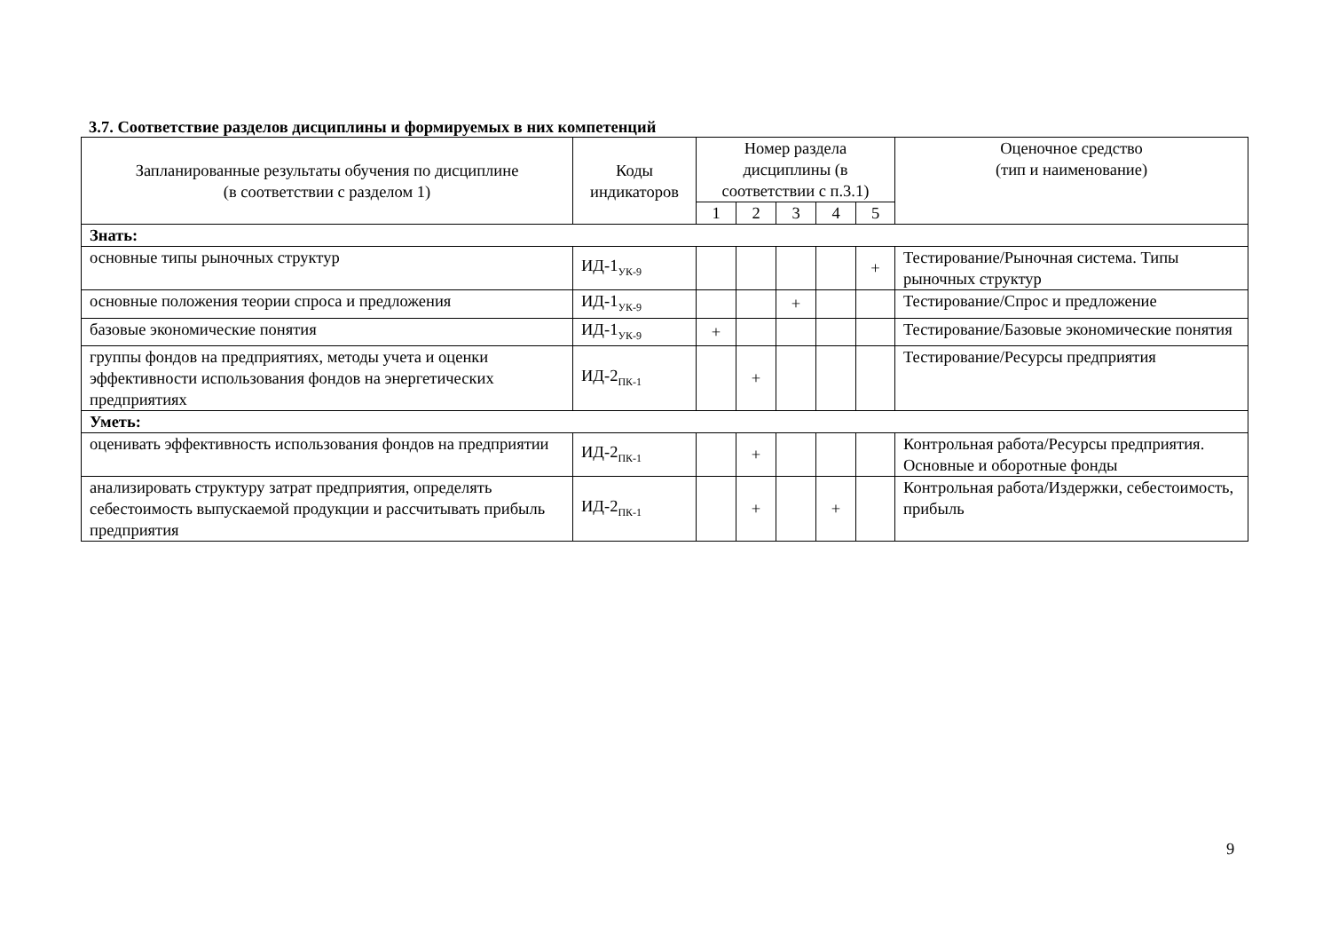3.7. Соответствие разделов дисциплины и формируемых в них компетенций
| Запланированные результаты обучения по дисциплине (в соответствии с разделом 1) | Коды индикаторов | Номер раздела дисциплины (в соответствии с п.3.1) | | | | | Оценочное средство (тип и наименование) |
| --- | --- | --- | --- | --- | --- | --- | --- |
| | | 1 | 2 | 3 | 4 | 5 | |
| Знать: | | | | | | | |
| основные типы рыночных структур | ИД-1<sub>УК-9</sub> | | | | | + | Тестирование/Рыночная система. Типы рыночных структур |
| основные положения теории спроса и предложения | ИД-1<sub>УК-9</sub> | | | + | | | Тестирование/Спрос и предложение |
| базовые экономические понятия | ИД-1<sub>УК-9</sub> | + | | | | | Тестирование/Базовые экономические понятия |
| группы фондов на предприятиях, методы учета и оценки эффективности использования фондов на энергетических предприятиях | ИД-2<sub>ПК-1</sub> | | + | | | | Тестирование/Ресурсы предприятия |
| Уметь: | | | | | | | |
| оценивать эффективность использования фондов на предприятии | ИД-2<sub>ПК-1</sub> | | + | | | | Контрольная работа/Ресурсы предприятия. Основные и оборотные фонды |
| анализировать структуру затрат предприятия, определять себестоимость выпускаемой продукции и рассчитывать прибыль предприятия | ИД-2<sub>ПК-1</sub> | | + | | + | | Контрольная работа/Издержки, себестоимость, прибыль |
9